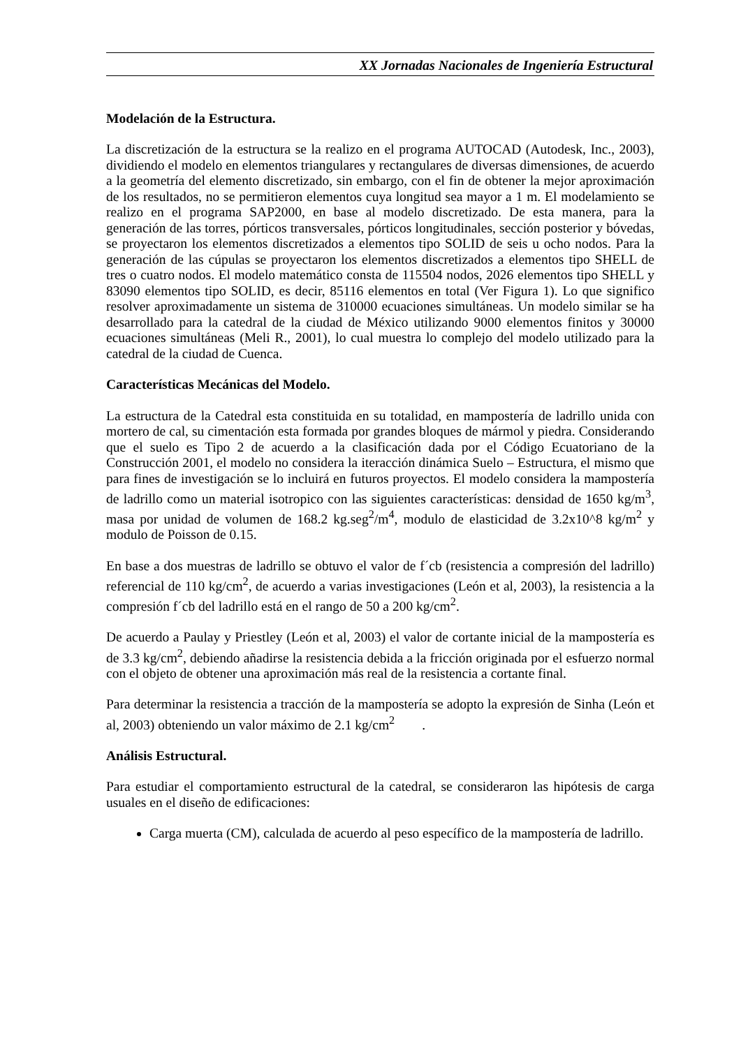XX Jornadas Nacionales de Ingeniería Estructural
Modelación de la Estructura.
La discretización de la estructura se la realizo en el programa AUTOCAD (Autodesk, Inc., 2003), dividiendo el modelo en elementos triangulares y rectangulares de diversas dimensiones, de acuerdo a la geometría del elemento discretizado, sin embargo, con el fin de obtener la mejor aproximación de los resultados, no se permitieron elementos cuya longitud sea mayor a 1 m. El modelamiento se realizo en el programa SAP2000, en base al modelo discretizado. De esta manera, para la generación de las torres, pórticos transversales, pórticos longitudinales, sección posterior y bóvedas, se proyectaron los elementos discretizados a elementos tipo SOLID de seis u ocho nodos. Para la generación de las cúpulas se proyectaron los elementos discretizados a elementos tipo SHELL de tres o cuatro nodos. El modelo matemático consta de 115504 nodos, 2026 elementos tipo SHELL y 83090 elementos tipo SOLID, es decir, 85116 elementos en total (Ver Figura 1). Lo que significo resolver aproximadamente un sistema de 310000 ecuaciones simultáneas. Un modelo similar se ha desarrollado para la catedral de la ciudad de México utilizando 9000 elementos finitos y 30000 ecuaciones simultáneas (Meli R., 2001), lo cual muestra lo complejo del modelo utilizado para la catedral de la ciudad de Cuenca.
Características Mecánicas del Modelo.
La estructura de la Catedral esta constituida en su totalidad, en mampostería de ladrillo unida con mortero de cal, su cimentación esta formada por grandes bloques de mármol y piedra. Considerando que el suelo es Tipo 2 de acuerdo a la clasificación dada por el Código Ecuatoriano de la Construcción 2001, el modelo no considera la iteracción dinámica Suelo – Estructura, el mismo que para fines de investigación se lo incluirá en futuros proyectos. El modelo considera la mampostería de ladrillo como un material isotropico con las siguientes características: densidad de 1650 kg/m<sup>3</sup>, masa por unidad de volumen de 168.2 kg.seg<sup>2</sup>/m<sup>4</sup>, modulo de elasticidad de 3.2x10^8 kg/m<sup>2</sup> y modulo de Poisson de 0.15.
En base a dos muestras de ladrillo se obtuvo el valor de f´cb (resistencia a compresión del ladrillo) referencial de 110 kg/cm<sup>2</sup>, de acuerdo a varias investigaciones (León et al, 2003), la resistencia a la compresión f´cb del ladrillo está en el rango de 50 a 200 kg/cm<sup>2</sup>.
De acuerdo a Paulay y Priestley (León et al, 2003) el valor de cortante inicial de la mampostería es de 3.3 kg/cm<sup>2</sup>, debiendo añadirse la resistencia debida a la fricción originada por el esfuerzo normal con el objeto de obtener una aproximación más real de la resistencia a cortante final.
Para determinar la resistencia a tracción de la mampostería se adopto la expresión de Sinha (León et al, 2003) obteniendo un valor máximo de 2.1 kg/cm<sup>2</sup> .
Análisis Estructural.
Para estudiar el comportamiento estructural de la catedral, se consideraron las hipótesis de carga usuales en el diseño de edificaciones:
Carga muerta (CM), calculada de acuerdo al peso específico de la mampostería de ladrillo.